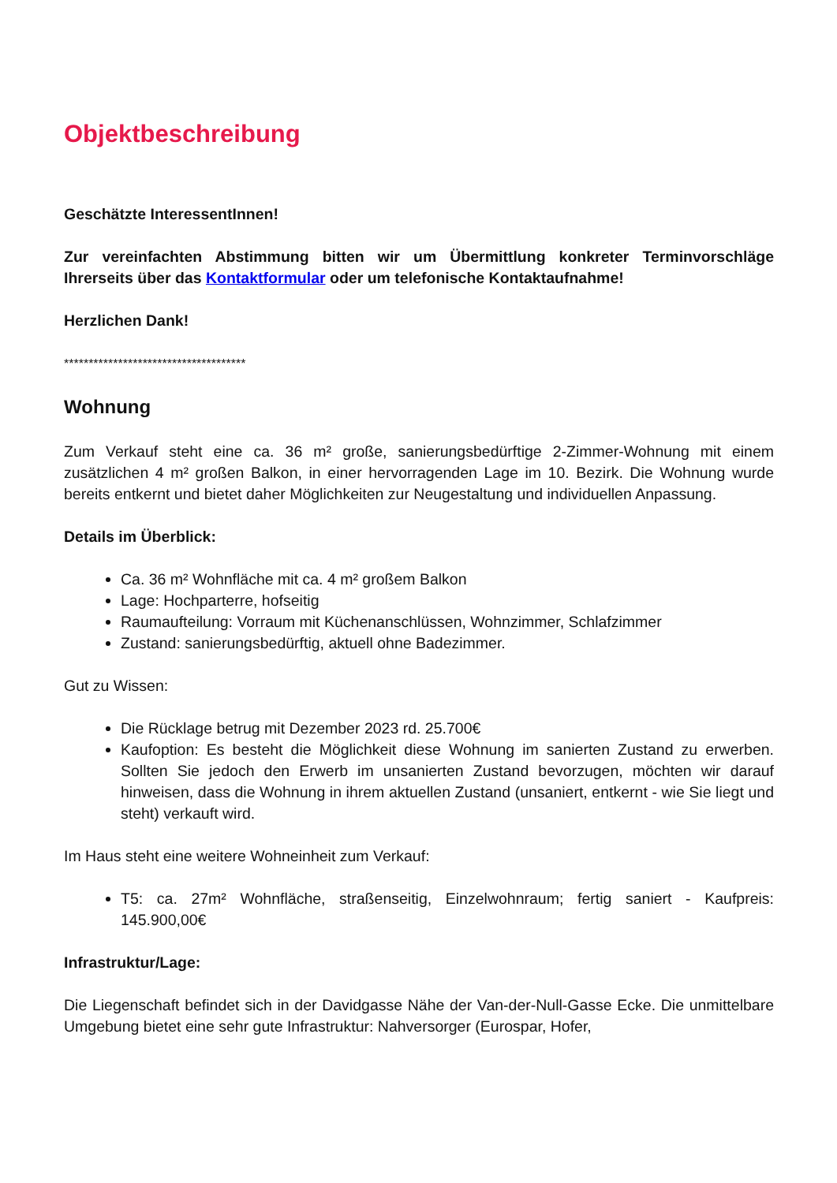Objektbeschreibung
Geschätzte InteressentInnen!
Zur vereinfachten Abstimmung bitten wir um Übermittlung konkreter Terminvorschläge Ihrerseits über das Kontaktformular oder um telefonische Kontaktaufnahme!
Herzlichen Dank!
*************************************
Wohnung
Zum Verkauf steht eine ca. 36 m² große, sanierungsbedürftige 2-Zimmer-Wohnung mit einem zusätzlichen 4 m² großen Balkon, in einer hervorragenden Lage im 10. Bezirk. Die Wohnung wurde bereits entkernt und bietet daher Möglichkeiten zur Neugestaltung und individuellen Anpassung.
Details im Überblick:
Ca. 36 m² Wohnfläche mit ca. 4 m² großem Balkon
Lage: Hochparterre, hofseitig
Raumaufteilung: Vorraum mit Küchenanschlüssen, Wohnzimmer, Schlafzimmer
Zustand: sanierungsbedürftig, aktuell ohne Badezimmer.
Gut zu Wissen:
Die Rücklage betrug mit Dezember 2023 rd. 25.700€
Kaufoption: Es besteht die Möglichkeit diese Wohnung im sanierten Zustand zu erwerben. Sollten Sie jedoch den Erwerb im unsanierten Zustand bevorzugen, möchten wir darauf hinweisen, dass die Wohnung in ihrem aktuellen Zustand (unsaniert, entkernt - wie Sie liegt und steht) verkauft wird.
Im Haus steht eine weitere Wohneinheit zum Verkauf:
T5: ca. 27m² Wohnfläche, straßenseitig, Einzelwohnraum; fertig saniert - Kaufpreis: 145.900,00€
Infrastruktur/Lage:
Die Liegenschaft befindet sich in der Davidgasse Nähe der Van-der-Null-Gasse Ecke. Die unmittelbare Umgebung bietet eine sehr gute Infrastruktur: Nahversorger (Eurospar, Hofer,